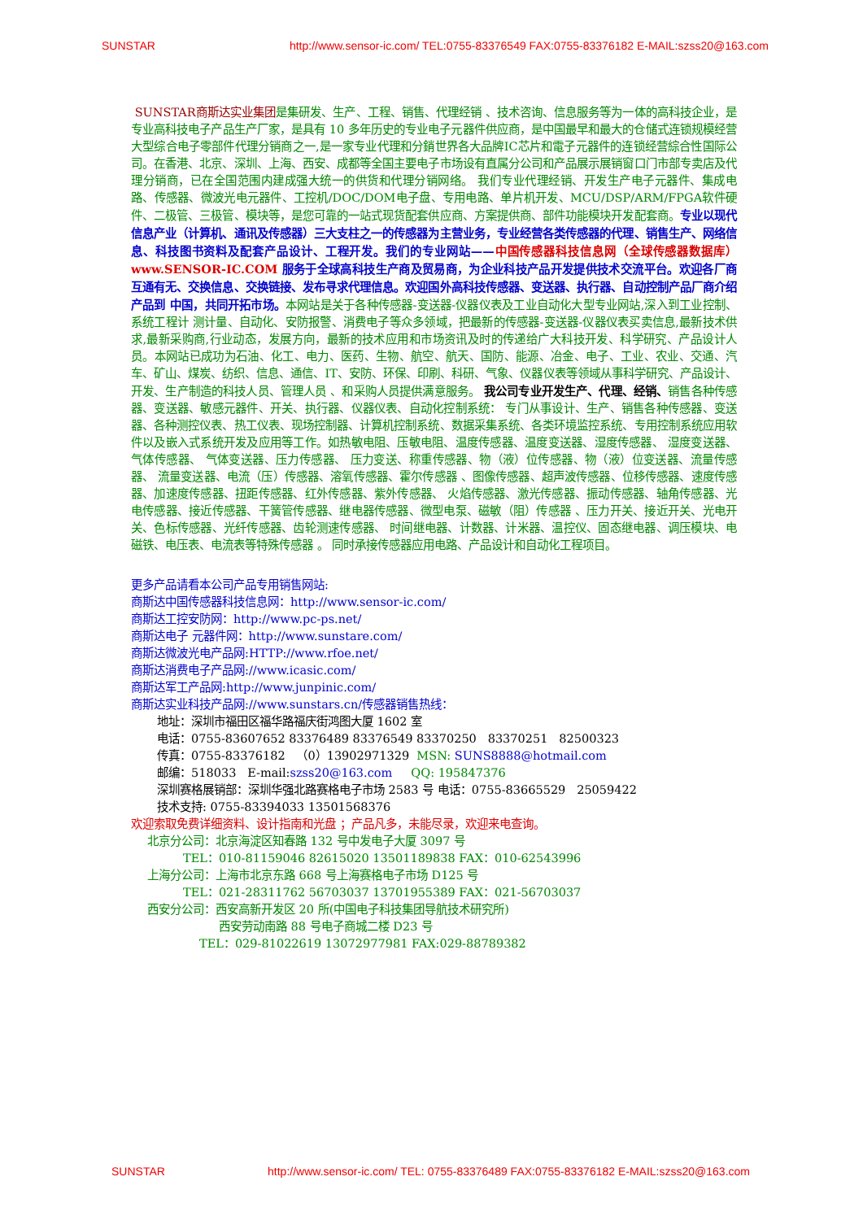SUNSTAR http://www.sensor-ic.com/ TEL:0755-83376549 FAX:0755-83376182 E-MAIL:szss20@163.com
SUNSTAR商斯达实业集团是集研发、生产、工程、销售、代理经销 、技术咨询、信息服务等为一体的高科技企业，是专业高科技电子产品生产厂家，是具有 10 多年历史的专业电子元器件供应商，是中国最早和最大的仓储式连锁规模经营大型综合电子零部件代理分销商之一,是一家专业代理和分銷世界各大品牌IC芯片和電子元器件的连锁经营綜合性国际公司。在香港、北京、深圳、上海、西安、成都等全国主要电子市场设有直属分公司和产品展示展销窗口门市部专卖店及代理分销商，已在全国范围内建成强大统一的供货和代理分销网络。 我们专业代理经销、开发生产电子元器件、集成电路、传感器、微波光电元器件、工控机/DOC/DOM电子盘、专用电路、单片机开发、MCU/DSP/ARM/FPGA软件硬件、二极管、三极管、模块等，是您可靠的一站式现货配套供应商、方案提供商、部件功能模块开发配套商。专业以现代信息产业（计算机、通讯及传感器）三大支柱之一的传感器为主营业务，专业经营各类传感器的代理、销售生产、网络信息、科技图书资料及配套产品设计、工程开发。我们的专业网站——中国传感器科技信息网（全球传感器数据库） www.SENSOR-IC.COM 服务于全球高科技生产商及贸易商，为企业科技产品开发提供技术交流平台。欢迎各厂商互通有无、交换信息、交换链接、发布寻求代理信息。欢迎国外高科技传感器、变送器、执行器、自动控制产品厂商介绍产品到 中国，共同开拓市场。本网站是关于各种传感器-变送器-仪器仪表及工业自动化大型专业网站,深入到工业控制、系统工程计 测计量、自动化、安防报警、消费电子等众多领域，把最新的传感器-变送器-仪器仪表买卖信息,最新技术供求,最新采购商,行业动态，发展方向，最新的技术应用和市场资讯及时的传递给广大科技开发、科学研究、产品设计人员。本网站已成功为石油、化工、电力、医药、生物、航空、航天、国防、能源、冶金、电子、工业、农业、交通、汽车、矿山、煤炭、纺织、信息、通信、IT、安防、环保、印刷、科研、气象、仪器仪表等领域从事科学研究、产品设计、开发、生产制造的科技人员、管理人员 、和采购人员提供满意服务。 我公司专业开发生产、代理、经销、销售各种传感器、变送器、敏感元器件、开关、执行器、仪器仪表、自动化控制系统： 专门从事设计、生产、销售各种传感器、变送器、各种测控仪表、热工仪表、现场控制器、计算机控制系统、数据采集系统、各类环境监控系统、专用控制系统应用软件以及嵌入式系统开发及应用等工作。如热敏电阻、压敏电阻、温度传感器、温度变送器、湿度传感器、 湿度变送器、气体传感器、 气体变送器、压力传感器、 压力变送、称重传感器、物（液）位传感器、物（液）位变送器、流量传感器、 流量变送器、电流（压）传感器、溶氧传感器、霍尔传感器 、图像传感器、超声波传感器、位移传感器、速度传感器、加速度传感器、扭距传感器、红外传感器、紫外传感器、 火焰传感器、激光传感器、振动传感器、轴角传感器、光电传感器、接近传感器、干簧管传感器、继电器传感器、微型电泵、磁敏（阻）传感器 、压力开关、接近开关、光电开关、色标传感器、光纤传感器、齿轮测速传感器、 时间继电器、计数器、计米器、温控仪、固态继电器、调压模块、电磁铁、电压表、电流表等特殊传感器 。 同时承接传感器应用电路、产品设计和自动化工程项目。
更多产品请看本公司产品专用销售网站:
商斯达中国传感器科技信息网：http://www.sensor-ic.com/
商斯达工控安防网：http://www.pc-ps.net/
商斯达电子 元器件网：http://www.sunstare.com/
商斯达微波光电产品网:HTTP://www.rfoe.net/
商斯达消费电子产品网://www.icasic.com/
商斯达军工产品网:http://www.junpinic.com/
商斯达实业科技产品网://www.sunstars.cn/传感器销售热线：
地址：深圳市福田区福华路福庆街鸿图大厦 1602 室
电话：0755-83607652 83376489 83376549 83370250 83370251 82500323
传真：0755-83376182 （0）13902971329 MSN: SUNS8888@hotmail.com
邮编：518033 E-mail:szss20@163.com QQ: 195847376
深圳赛格展销部：深圳华强北路赛格电子市场 2583 号 电话：0755-83665529 25059422
技术支持: 0755-83394033 13501568376
欢迎索取免费详细资料、设计指南和光盘 ；产品凡多，未能尽录，欢迎来电查询。
北京分公司：北京海淀区知春路 132 号中发电子大厦 3097 号
TEL：010-81159046 82615020 13501189838 FAX：010-62543996
上海分公司：上海市北京东路 668 号上海赛格电子市场 D125 号
TEL：021-28311762 56703037 13701955389 FAX：021-56703037
西安分公司：西安高新开发区 20 所(中国电子科技集团导航技术研究所)
西安劳动南路 88 号电子商城二楼 D23 号
TEL：029-81022619 13072977981 FAX:029-88789382
SUNSTAR http://www.sensor-ic.com/ TEL: 0755-83376489 FAX:0755-83376182 E-MAIL:szss20@163.com